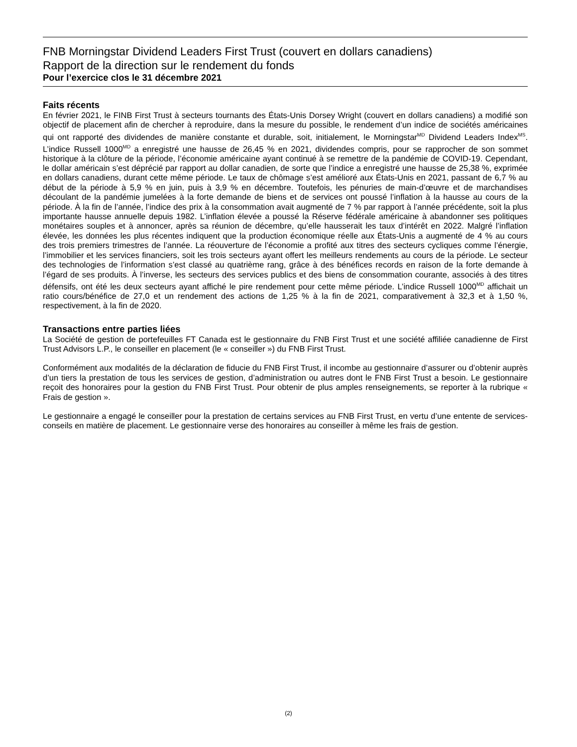FNB Morningstar Dividend Leaders First Trust (couvert en dollars canadiens)
Rapport de la direction sur le rendement du fonds
Pour l’exercice clos le 31 décembre 2021
Faits récents
En février 2021, le FINB First Trust à secteurs tournants des États-Unis Dorsey Wright (couvert en dollars canadiens) a modifié son objectif de placement afin de chercher à reproduire, dans la mesure du possible, le rendement d’un indice de sociétés américaines qui ont rapporté des dividendes de manière constante et durable, soit, initialement, le Morningstar<sup>MD</sup> Dividend Leaders Index<sup>MS</sup>. L’indice Russell 1000<sup>MD</sup> a enregistré une hausse de 26,45 % en 2021, dividendes compris, pour se rapprocher de son sommet historique à la clôture de la période, l’économie américaine ayant continué à se remettre de la pandémie de COVID-19. Cependant, le dollar américain s’est déprécié par rapport au dollar canadien, de sorte que l’indice a enregistré une hausse de 25,38 %, exprimée en dollars canadiens, durant cette même période. Le taux de chômage s’est amélioré aux États-Unis en 2021, passant de 6,7 % au début de la période à 5,9 % en juin, puis à 3,9 % en décembre. Toutefois, les pénuries de main-d’œuvre et de marchandises découlant de la pandémie jumelées à la forte demande de biens et de services ont poussé l’inflation à la hausse au cours de la période. À la fin de l’année, l’indice des prix à la consommation avait augmenté de 7 % par rapport à l’année précédente, soit la plus importante hausse annuelle depuis 1982. L’inflation élevée a poussé la Réserve fédérale américaine à abandonner ses politiques monétaires souples et à annoncer, après sa réunion de décembre, qu’elle hausserait les taux d’intérêt en 2022. Malgré l’inflation élevée, les données les plus récentes indiquent que la production économique réelle aux États-Unis a augmenté de 4 % au cours des trois premiers trimestres de l’année. La réouverture de l’économie a profité aux titres des secteurs cycliques comme l’énergie, l’immobilier et les services financiers, soit les trois secteurs ayant offert les meilleurs rendements au cours de la période. Le secteur des technologies de l’information s’est classé au quatrième rang, grâce à des bénéfices records en raison de la forte demande à l’égard de ses produits. À l’inverse, les secteurs des services publics et des biens de consommation courante, associés à des titres défensifs, ont été les deux secteurs ayant affiché le pire rendement pour cette même période. L’indice Russell 1000<sup>MD</sup> affichait un ratio cours/bénéfice de 27,0 et un rendement des actions de 1,25 % à la fin de 2021, comparativement à 32,3 et à 1,50 %, respectivement, à la fin de 2020.
Transactions entre parties liées
La Société de gestion de portefeuilles FT Canada est le gestionnaire du FNB First Trust et une société affiliée canadienne de First Trust Advisors L.P., le conseiller en placement (le « conseiller ») du FNB First Trust.
Conformément aux modalités de la déclaration de fiducie du FNB First Trust, il incombe au gestionnaire d’assurer ou d’obtenir auprès d’un tiers la prestation de tous les services de gestion, d’administration ou autres dont le FNB First Trust a besoin. Le gestionnaire reçoit des honoraires pour la gestion du FNB First Trust. Pour obtenir de plus amples renseignements, se reporter à la rubrique « Frais de gestion ».
Le gestionnaire a engagé le conseiller pour la prestation de certains services au FNB First Trust, en vertu d’une entente de services-conseils en matière de placement. Le gestionnaire verse des honoraires au conseiller à même les frais de gestion.
(2)